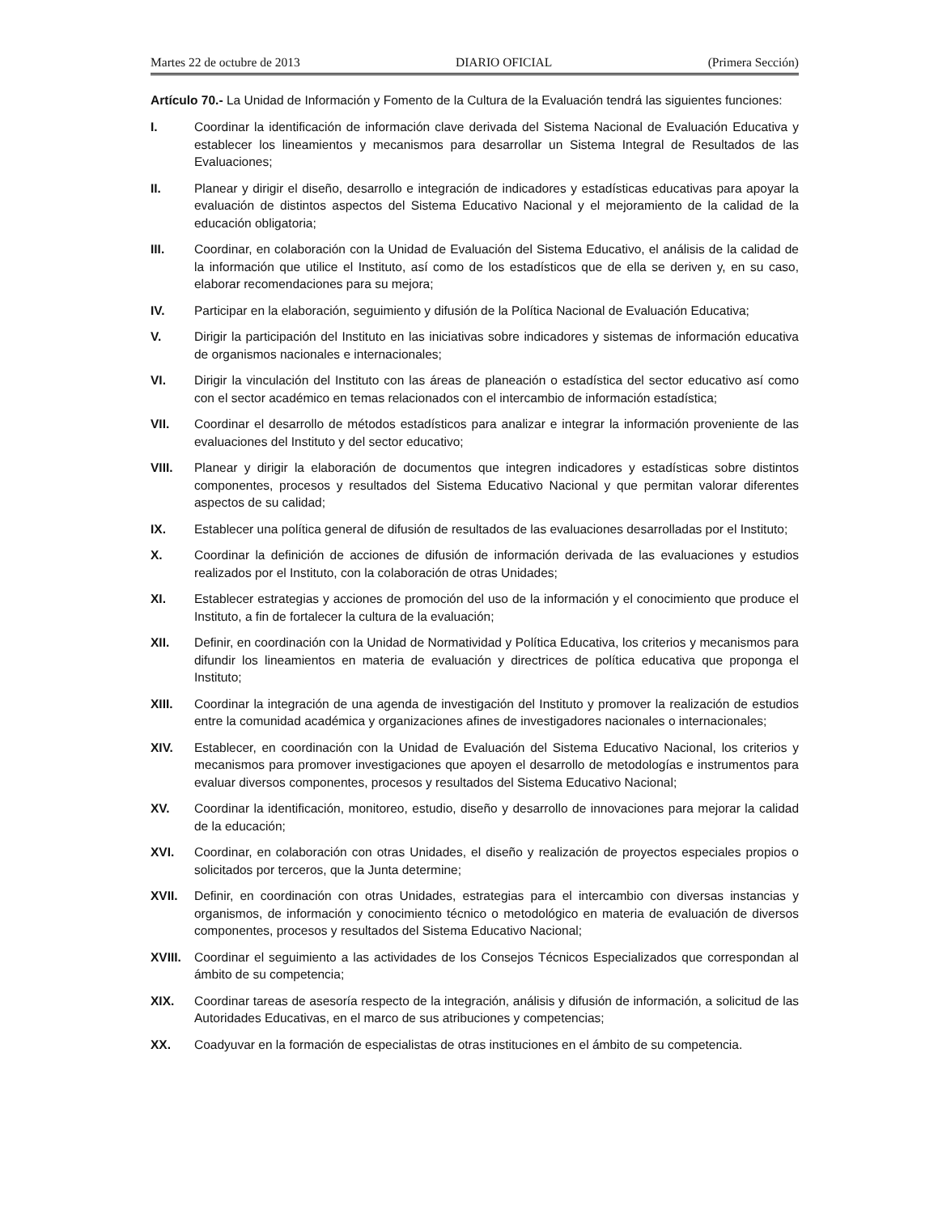Martes 22 de octubre de 2013 DIARIO OFICIAL (Primera Sección)
Artículo 70.- La Unidad de Información y Fomento de la Cultura de la Evaluación tendrá las siguientes funciones:
I. Coordinar la identificación de información clave derivada del Sistema Nacional de Evaluación Educativa y establecer los lineamientos y mecanismos para desarrollar un Sistema Integral de Resultados de las Evaluaciones;
II. Planear y dirigir el diseño, desarrollo e integración de indicadores y estadísticas educativas para apoyar la evaluación de distintos aspectos del Sistema Educativo Nacional y el mejoramiento de la calidad de la educación obligatoria;
III. Coordinar, en colaboración con la Unidad de Evaluación del Sistema Educativo, el análisis de la calidad de la información que utilice el Instituto, así como de los estadísticos que de ella se deriven y, en su caso, elaborar recomendaciones para su mejora;
IV. Participar en la elaboración, seguimiento y difusión de la Política Nacional de Evaluación Educativa;
V. Dirigir la participación del Instituto en las iniciativas sobre indicadores y sistemas de información educativa de organismos nacionales e internacionales;
VI. Dirigir la vinculación del Instituto con las áreas de planeación o estadística del sector educativo así como con el sector académico en temas relacionados con el intercambio de información estadística;
VII. Coordinar el desarrollo de métodos estadísticos para analizar e integrar la información proveniente de las evaluaciones del Instituto y del sector educativo;
VIII. Planear y dirigir la elaboración de documentos que integren indicadores y estadísticas sobre distintos componentes, procesos y resultados del Sistema Educativo Nacional y que permitan valorar diferentes aspectos de su calidad;
IX. Establecer una política general de difusión de resultados de las evaluaciones desarrolladas por el Instituto;
X. Coordinar la definición de acciones de difusión de información derivada de las evaluaciones y estudios realizados por el Instituto, con la colaboración de otras Unidades;
XI. Establecer estrategias y acciones de promoción del uso de la información y el conocimiento que produce el Instituto, a fin de fortalecer la cultura de la evaluación;
XII. Definir, en coordinación con la Unidad de Normatividad y Política Educativa, los criterios y mecanismos para difundir los lineamientos en materia de evaluación y directrices de política educativa que proponga el Instituto;
XIII. Coordinar la integración de una agenda de investigación del Instituto y promover la realización de estudios entre la comunidad académica y organizaciones afines de investigadores nacionales o internacionales;
XIV. Establecer, en coordinación con la Unidad de Evaluación del Sistema Educativo Nacional, los criterios y mecanismos para promover investigaciones que apoyen el desarrollo de metodologías e instrumentos para evaluar diversos componentes, procesos y resultados del Sistema Educativo Nacional;
XV. Coordinar la identificación, monitoreo, estudio, diseño y desarrollo de innovaciones para mejorar la calidad de la educación;
XVI. Coordinar, en colaboración con otras Unidades, el diseño y realización de proyectos especiales propios o solicitados por terceros, que la Junta determine;
XVII. Definir, en coordinación con otras Unidades, estrategias para el intercambio con diversas instancias y organismos, de información y conocimiento técnico o metodológico en materia de evaluación de diversos componentes, procesos y resultados del Sistema Educativo Nacional;
XVIII. Coordinar el seguimiento a las actividades de los Consejos Técnicos Especializados que correspondan al ámbito de su competencia;
XIX. Coordinar tareas de asesoría respecto de la integración, análisis y difusión de información, a solicitud de las Autoridades Educativas, en el marco de sus atribuciones y competencias;
XX. Coadyuvar en la formación de especialistas de otras instituciones en el ámbito de su competencia.